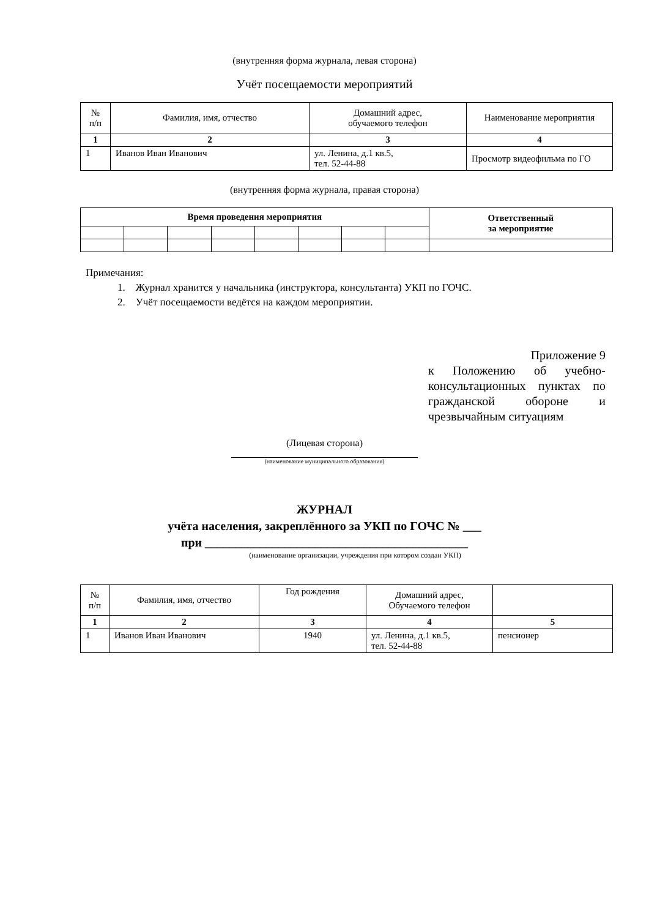(внутренняя форма журнала, левая сторона)
Учёт посещаемости мероприятий
| № п/п | Фамилия, имя, отчество | Домашний адрес, обучаемого телефон | Наименование мероприятия |
| --- | --- | --- | --- |
| 1 | 2 | 3 | 4 |
| 1 | Иванов Иван Иванович | ул. Ленина, д.1 кв.5, тел. 52-44-88 | Просмотр видеофильма по ГО |
(внутренняя форма журнала, правая сторона)
| Время проведения мероприятия | | | | | | | | Ответственный за мероприятие |
Примечания:
1. Журнал хранится у начальника (инструктора, консультанта) УКП по ГОЧС.
2. Учёт посещаемости ведётся на каждом мероприятии.
Приложение 9
к Положению об учебно-консультационных пунктах по гражданской обороне и чрезвычайным ситуациям
(Лицевая сторона)
(наименование муниципального образования)
ЖУРНАЛ
учёта населения, закреплённого за УКП по ГОЧС № ___
при ___________________________________________
(наименование организации, учреждения при котором создан УКП)
| № п/п | Фамилия, имя, отчество | Год рождения | Домашний адрес, Обучаемого телефон | |
| --- | --- | --- | --- | --- |
| 1 | 2 | 3 | 4 | 5 |
| 1 | Иванов Иван Иванович | 1940 | ул. Ленина, д.1 кв.5, тел. 52-44-88 | пенсионер |